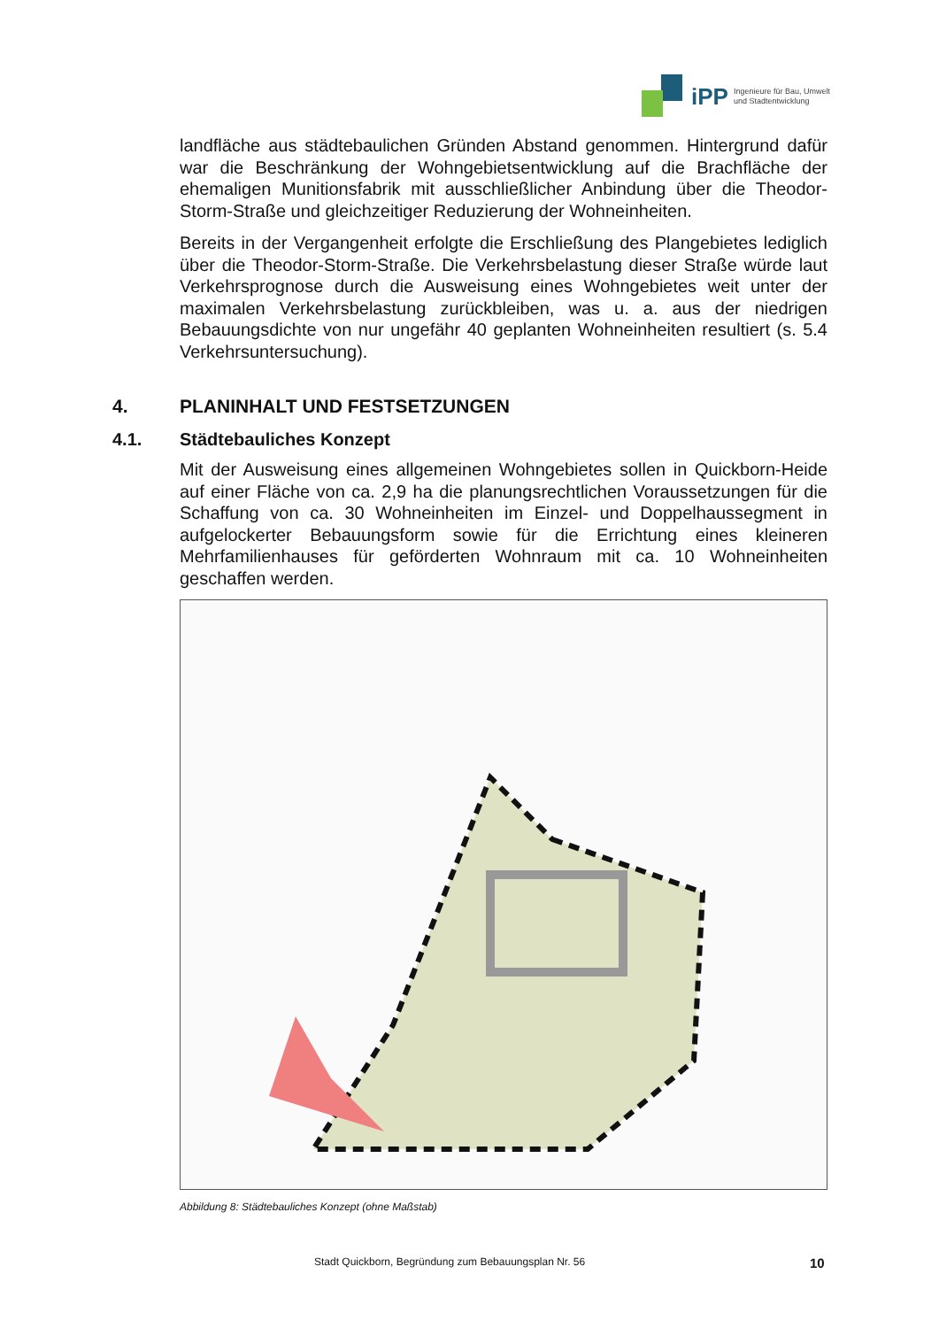iPP Ingenieure für Bau, Umwelt
und Stadtentwicklung
landfläche aus städtebaulichen Gründen Abstand genommen. Hintergrund dafür war die Beschränkung der Wohngebietsentwicklung auf die Brachfläche der ehemaligen Munitionsfabrik mit ausschließlicher Anbindung über die Theodor-Storm-Straße und gleichzeitiger Reduzierung der Wohneinheiten.
Bereits in der Vergangenheit erfolgte die Erschließung des Plangebietes lediglich über die Theodor-Storm-Straße. Die Verkehrsbelastung dieser Straße würde laut Verkehrsprognose durch die Ausweisung eines Wohngebietes weit unter der maximalen Verkehrsbelastung zurückbleiben, was u. a. aus der niedrigen Bebauungsdichte von nur ungefähr 40 geplanten Wohneinheiten resultiert (s. 5.4 Verkehrsuntersuchung).
4. PLANINHALT UND FESTSETZUNGEN
4.1. Städtebauliches Konzept
Mit der Ausweisung eines allgemeinen Wohngebietes sollen in Quickborn-Heide auf einer Fläche von ca. 2,9 ha die planungsrechtlichen Voraussetzungen für die Schaffung von ca. 30 Wohneinheiten im Einzel- und Doppelhaussegment in aufgelockerter Bebauungsform sowie für die Errichtung eines kleineren Mehrfamilienhauses für geförderten Wohnraum mit ca. 10 Wohneinheiten geschaffen werden.
Abbildung 8: Städtebauliches Konzept (ohne Maßstab)
Stadt Quickborn, Begründung zum Bebauungsplan Nr. 56 10